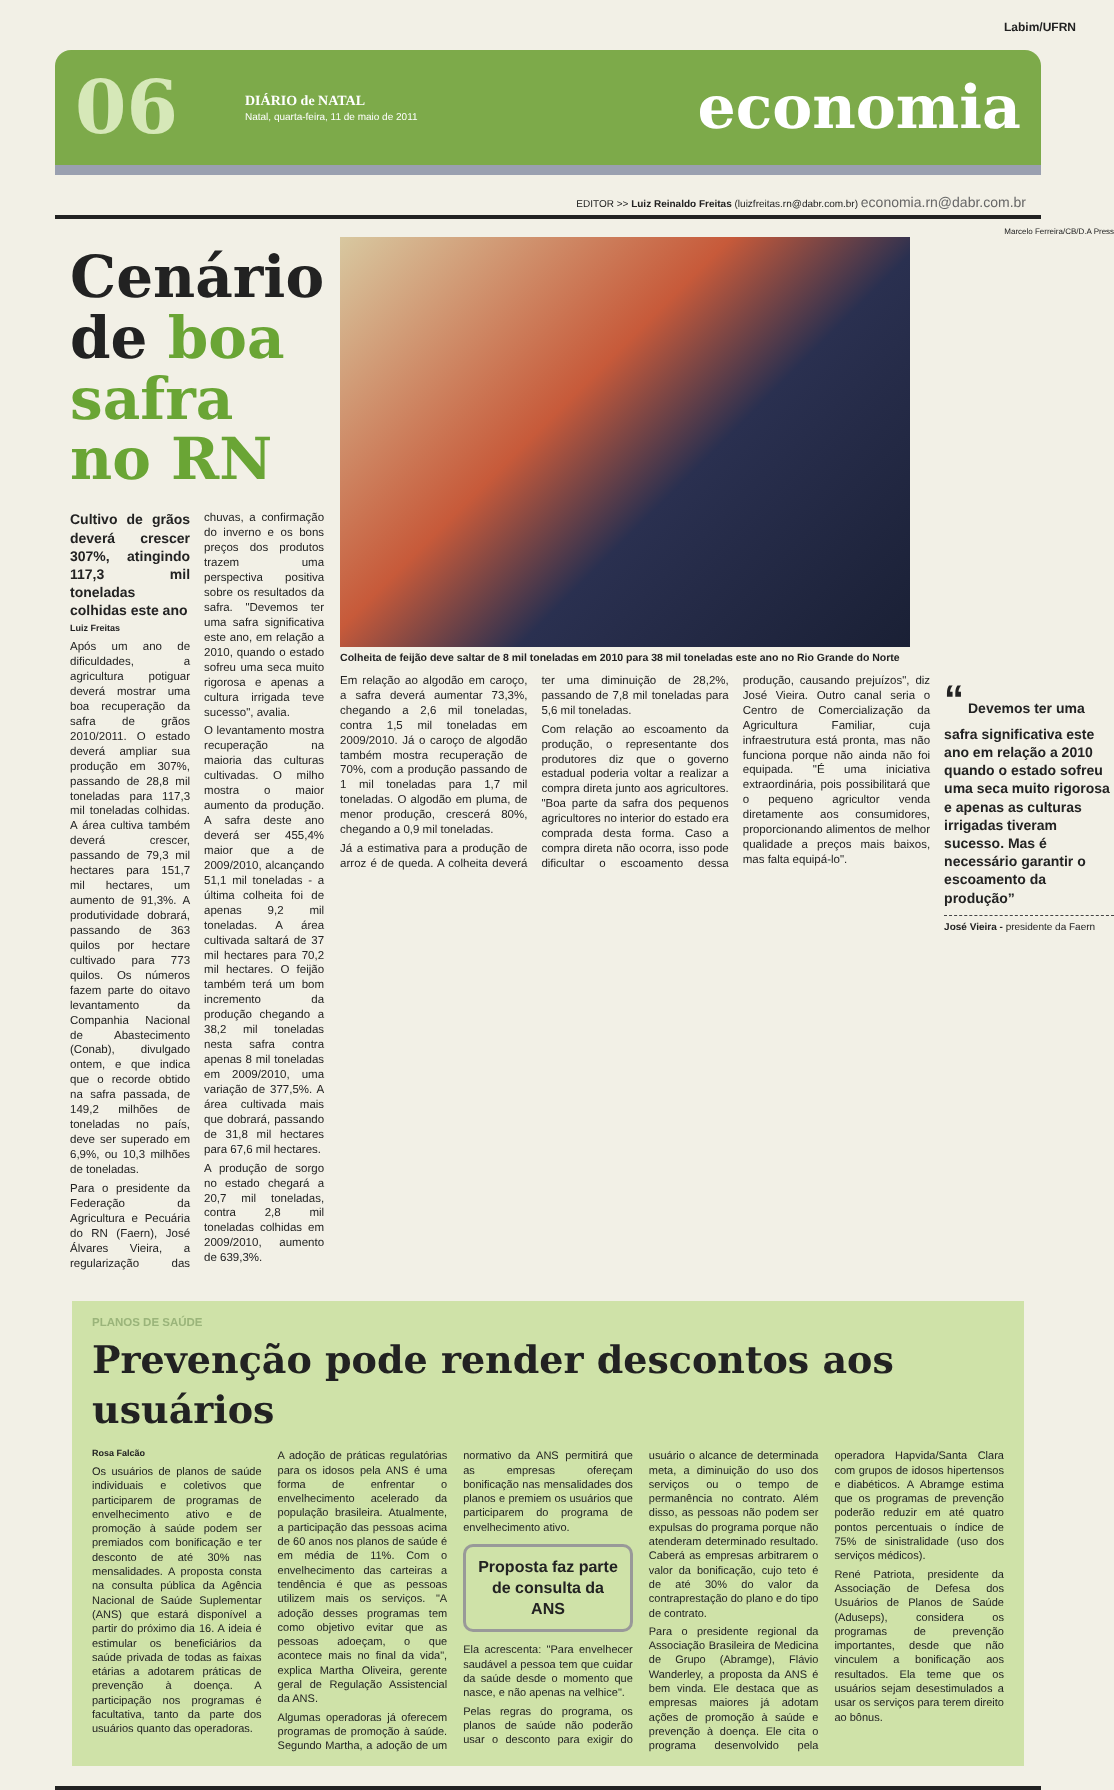Labim/UFRN
06
DIÁRIO de NATAL
Natal, quarta-feira, 11 de maio de 2011
economia
EDITOR >> Luiz Reinaldo Freitas (luizfreitas.rn@dabr.com.br) economia.rn@dabr.com.br
Cenário de boa safra no RN
Cultivo de grãos deverá crescer 307%, atingindo 117,3 mil toneladas colhidas este ano
Luiz Freitas
Após um ano de dificuldades, a agricultura potiguar deverá mostrar uma boa recuperação da safra de grãos 2010/2011. O estado deverá ampliar sua produção em 307%, passando de 28,8 mil toneladas para 117,3 mil toneladas colhidas. A área cultiva também deverá crescer, passando de 79,3 mil hectares para 151,7 mil hectares, um aumento de 91,3%. A produtividade dobrará, passando de 363 quilos por hectare cultivado para 773 quilos. Os números fazem parte do oitavo levantamento da Companhia Nacional de Abastecimento (Conab), divulgado ontem, e que indica que o recorde obtido na safra passada, de 149,2 milhões de toneladas no país, deve ser superado em 6,9%, ou 10,3 milhões de toneladas.
Para o presidente da Federação da Agricultura e Pecuária do RN (Faern), José Álvares Vieira, a regularização das chuvas, a confirmação do inverno e os bons preços dos produtos trazem uma perspectiva positiva sobre os resultados da safra. "Devemos ter uma safra significativa este ano, em relação a 2010, quando o estado sofreu uma seca muito rigorosa e apenas a cultura irrigada teve sucesso", avalia.
O levantamento mostra recuperação na maioria das culturas cultivadas. O milho mostra o maior aumento da produção. A safra deste ano deverá ser 455,4% maior que a de 2009/2010, alcançando 51,1 mil toneladas - a última colheita foi de apenas 9,2 mil toneladas. A área cultivada saltará de 37 mil hectares para 70,2 mil hectares. O feijão também terá um bom incremento da produção chegando a 38,2 mil toneladas nesta safra contra apenas 8 mil toneladas em 2009/2010, uma variação de 377,5%. A área cultivada mais que dobrará, passando de 31,8 mil hectares para 67,6 mil hectares.
A produção de sorgo no estado chegará a 20,7 mil toneladas, contra 2,8 mil toneladas colhidas em 2009/2010, aumento de 639,3%.
Marcelo Ferreira/CB/D.A Press
Colheita de feijão deve saltar de 8 mil toneladas em 2010 para 38 mil toneladas este ano no Rio Grande do Norte
Em relação ao algodão em caroço, a safra deverá aumentar 73,3%, chegando a 2,6 mil toneladas, contra 1,5 mil toneladas em 2009/2010. Já o caroço de algodão também mostra recuperação de 70%, com a produção passando de 1 mil toneladas para 1,7 mil toneladas. O algodão em pluma, de menor produção, crescerá 80%, chegando a 0,9 mil toneladas.
Já a estimativa para a produção de arroz é de queda. A colheita deverá ter uma diminuição de 28,2%, passando de 7,8 mil toneladas para 5,6 mil toneladas.
Com relação ao escoamento da produção, o representante dos produtores diz que o governo estadual poderia voltar a realizar a compra direta junto aos agricultores. "Boa parte da safra dos pequenos agricultores no interior do estado era comprada desta forma. Caso a compra direta não ocorra, isso pode dificultar o escoamento dessa produção, causando prejuízos", diz José Vieira. Outro canal seria o Centro de Comercialização da Agricultura Familiar, cuja infraestrutura está pronta, mas não funciona porque não ainda não foi equipada. "É uma iniciativa extraordinária, pois possibilitará que o pequeno agricultor venda diretamente aos consumidores, proporcionando alimentos de melhor qualidade a preços mais baixos, mas falta equipá-lo".
“ Devemos ter uma safra significativa este ano em relação a 2010 quando o estado sofreu uma seca muito rigorosa e apenas as culturas irrigadas tiveram sucesso. Mas é necessário garantir o escoamento da produção”
José Vieira - presidente da Faern
PLANOS DE SAÚDE
Prevenção pode render descontos aos usuários
Rosa Falcão
Os usuários de planos de saúde individuais e coletivos que participarem de programas de envelhecimento ativo e de promoção à saúde podem ser premiados com bonificação e ter desconto de até 30% nas mensalidades. A proposta consta na consulta pública da Agência Nacional de Saúde Suplementar (ANS) que estará disponível a partir do próximo dia 16. A ideia é estimular os beneficiários da saúde privada de todas as faixas etárias a adotarem práticas de prevenção à doença. A participação nos programas é facultativa, tanto da parte dos usuários quanto das operadoras.
A adoção de práticas regulatórias para os idosos pela ANS é uma forma de enfrentar o envelhecimento acelerado da população brasileira. Atualmente, a participação das pessoas acima de 60 anos nos planos de saúde é em média de 11%. Com o envelhecimento das carteiras a tendência é que as pessoas utilizem mais os serviços. "A adoção desses programas tem como objetivo evitar que as pessoas adoeçam, o que acontece mais no final da vida", explica Martha Oliveira, gerente geral de Regulação Assistencial da ANS.
Algumas operadoras já oferecem programas de promoção à saúde. Segundo Martha, a adoção de um normativo da ANS permitirá que as empresas ofereçam bonificação nas mensalidades dos planos e premiem os usuários que participarem do programa de envelhecimento ativo.
Proposta faz parte de consulta da ANS
Ela acrescenta: "Para envelhecer saudável a pessoa tem que cuidar da saúde desde o momento que nasce, e não apenas na velhice".
Pelas regras do programa, os planos de saúde não poderão usar o desconto para exigir do usuário o alcance de determinada meta, a diminuição do uso dos serviços ou o tempo de permanência no contrato. Além disso, as pessoas não podem ser expulsas do programa porque não atenderam determinado resultado. Caberá as empresas arbitrarem o valor da bonificação, cujo teto é de até 30% do valor da contraprestação do plano e do tipo de contrato.
Para o presidente regional da Associação Brasileira de Medicina de Grupo (Abramge), Flávio Wanderley, a proposta da ANS é bem vinda. Ele destaca que as empresas maiores já adotam ações de promoção à saúde e prevenção à doença. Ele cita o programa desenvolvido pela operadora Hapvida/Santa Clara com grupos de idosos hipertensos e diabéticos. A Abramge estima que os programas de prevenção poderão reduzir em até quatro pontos percentuais o índice de 75% de sinistralidade (uso dos serviços médicos).
René Patriota, presidente da Associação de Defesa dos Usuários de Planos de Saúde (Aduseps), considera os programas de prevenção importantes, desde que não vinculem a bonificação aos resultados. Ela teme que os usuários sejam desestimulados a usar os serviços para terem direito ao bônus.